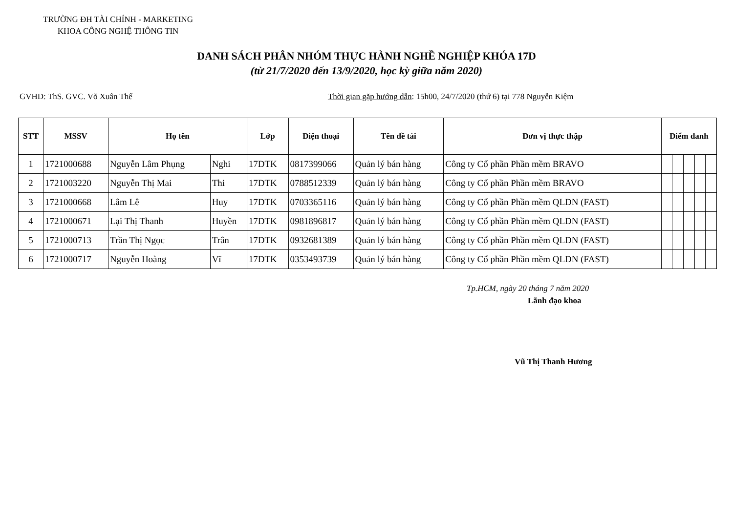TRƯỜNG ĐH TÀI CHÍNH - MARKETING
KHOA CÔNG NGHỆ THÔNG TIN
DANH SÁCH PHÂN NHÓM THỰC HÀNH NGHỀ NGHIỆP KHÓA 17D
(từ 21/7/2020 đến 13/9/2020, học kỳ giữa năm 2020)
GVHD: ThS. GVC. Võ Xuân Thể Thời gian gặp hướng dẫn: 15h00, 24/7/2020 (thứ 6) tại 778 Nguyễn Kiệm
| STT | MSSV | Họ tên | | Lớp | Điện thoại | Tên đề tài | Đơn vị thực thập | Điểm danh | | | | |
| --- | --- | --- | --- | --- | --- | --- | --- | --- | --- | --- | --- | --- |
| 1 | 1721000688 | Nguyễn Lâm Phụng | Nghi | 17DTK | 0817399066 | Quản lý bán hàng | Công ty Cổ phần Phần mềm BRAVO | | | | | |
| 2 | 1721003220 | Nguyễn Thị Mai | Thi | 17DTK | 0788512339 | Quản lý bán hàng | Công ty Cổ phần Phần mềm BRAVO | | | | | |
| 3 | 1721000668 | Lâm Lê | Huy | 17DTK | 0703365116 | Quản lý bán hàng | Công ty Cổ phần Phần mềm QLDN (FAST) | | | | | |
| 4 | 1721000671 | Lại Thị Thanh | Huyền | 17DTK | 0981896817 | Quản lý bán hàng | Công ty Cổ phần Phần mềm QLDN (FAST) | | | | | |
| 5 | 1721000713 | Trần Thị Ngọc | Trân | 17DTK | 0932681389 | Quản lý bán hàng | Công ty Cổ phần Phần mềm QLDN (FAST) | | | | | |
| 6 | 1721000717 | Nguyễn Hoàng | Vĩ | 17DTK | 0353493739 | Quản lý bán hàng | Công ty Cổ phần Phần mềm QLDN (FAST) | | | | | |
Tp.HCM, ngày 20 tháng 7 năm 2020
Lãnh đạo khoa
Vũ Thị Thanh Hương